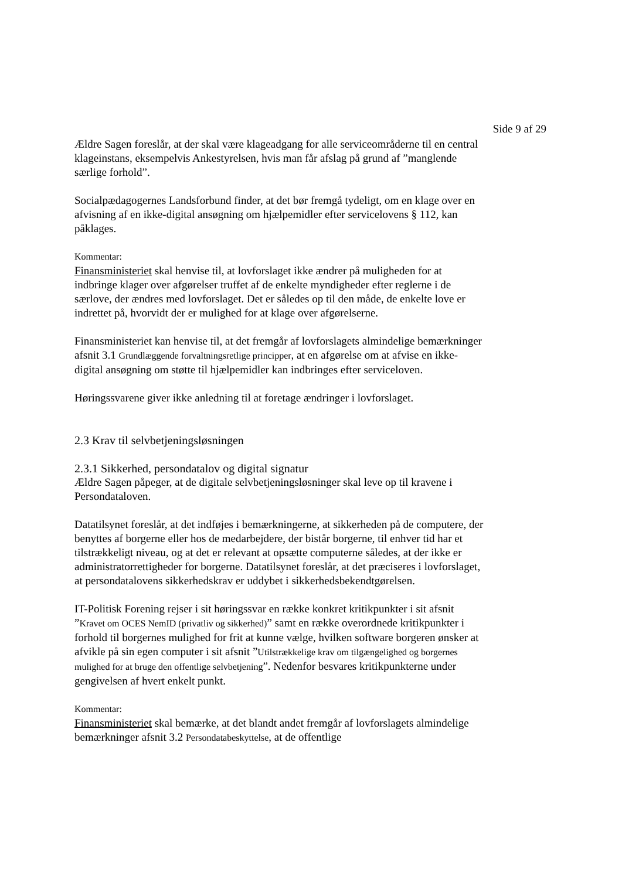Side 9 af 29
Ældre Sagen foreslår, at der skal være klageadgang for alle serviceområderne til en central klageinstans, eksempelvis Ankestyrelsen, hvis man får afslag på grund af ”manglende særlige forhold”.
Socialpædagogernes Landsforbund finder, at det bør fremgå tydeligt, om en klage over en afvisning af en ikke-digital ansøgning om hjælpemidler efter servicelovens § 112, kan påklages.
Kommentar:
Finansministeriet skal henvise til, at lovforslaget ikke ændrer på muligheden for at indbringe klager over afgørelser truffet af de enkelte myndigheder efter reglerne i de særlove, der ændres med lovforslaget. Det er således op til den måde, de enkelte love er indrettet på, hvorvidt der er mulighed for at klage over afgørelserne.
Finansministeriet kan henvise til, at det fremgår af lovforslagets almindelige bemærkninger afsnit 3.1 Grundlæggende forvaltningsretlige principper, at en afgørelse om at afvise en ikke-digital ansøgning om støtte til hjælpemidler kan indbringes efter serviceloven.
Høringssvarene giver ikke anledning til at foretage ændringer i lovforslaget.
2.3 Krav til selvbetjeningsløsningen
2.3.1 Sikkerhed, persondatalov og digital signatur
Ældre Sagen påpeger, at de digitale selvbetjeningsløsninger skal leve op til kravene i Persondataloven.
Datatilsynet foreslår, at det indføjes i bemærkningerne, at sikkerheden på de computere, der benyttes af borgerne eller hos de medarbejdere, der bistår borgerne, til enhver tid har et tilstrækkeligt niveau, og at det er relevant at opsætte computerne således, at der ikke er administratorrettigheder for borgerne. Datatilsynet foreslår, at det præciseres i lovforslaget, at persondatalovens sikkerhedskrav er uddybet i sikkerhedsbekendtgørelsen.
IT-Politisk Forening rejser i sit høringssvar en række konkret kritikpunkter i sit afsnit ”Kravet om OCES NemID (privatliv og sikkerhed)” samt en række overordnede kritikpunkter i forhold til borgernes mulighed for frit at kunne vælge, hvilken software borgeren ønsker at afvikle på sin egen computer i sit afsnit ”Utilstrækkelige krav om tilgængelighed og borgernes mulighed for at bruge den offentlige selvbetjening”. Nedenfor besvares kritikpunkterne under gengivelsen af hvert enkelt punkt.
Kommentar:
Finansministeriet skal bemærke, at det blandt andet fremgår af lovforslagets almindelige bemærkninger afsnit 3.2 Persondatabeskyttelse, at de offentlige